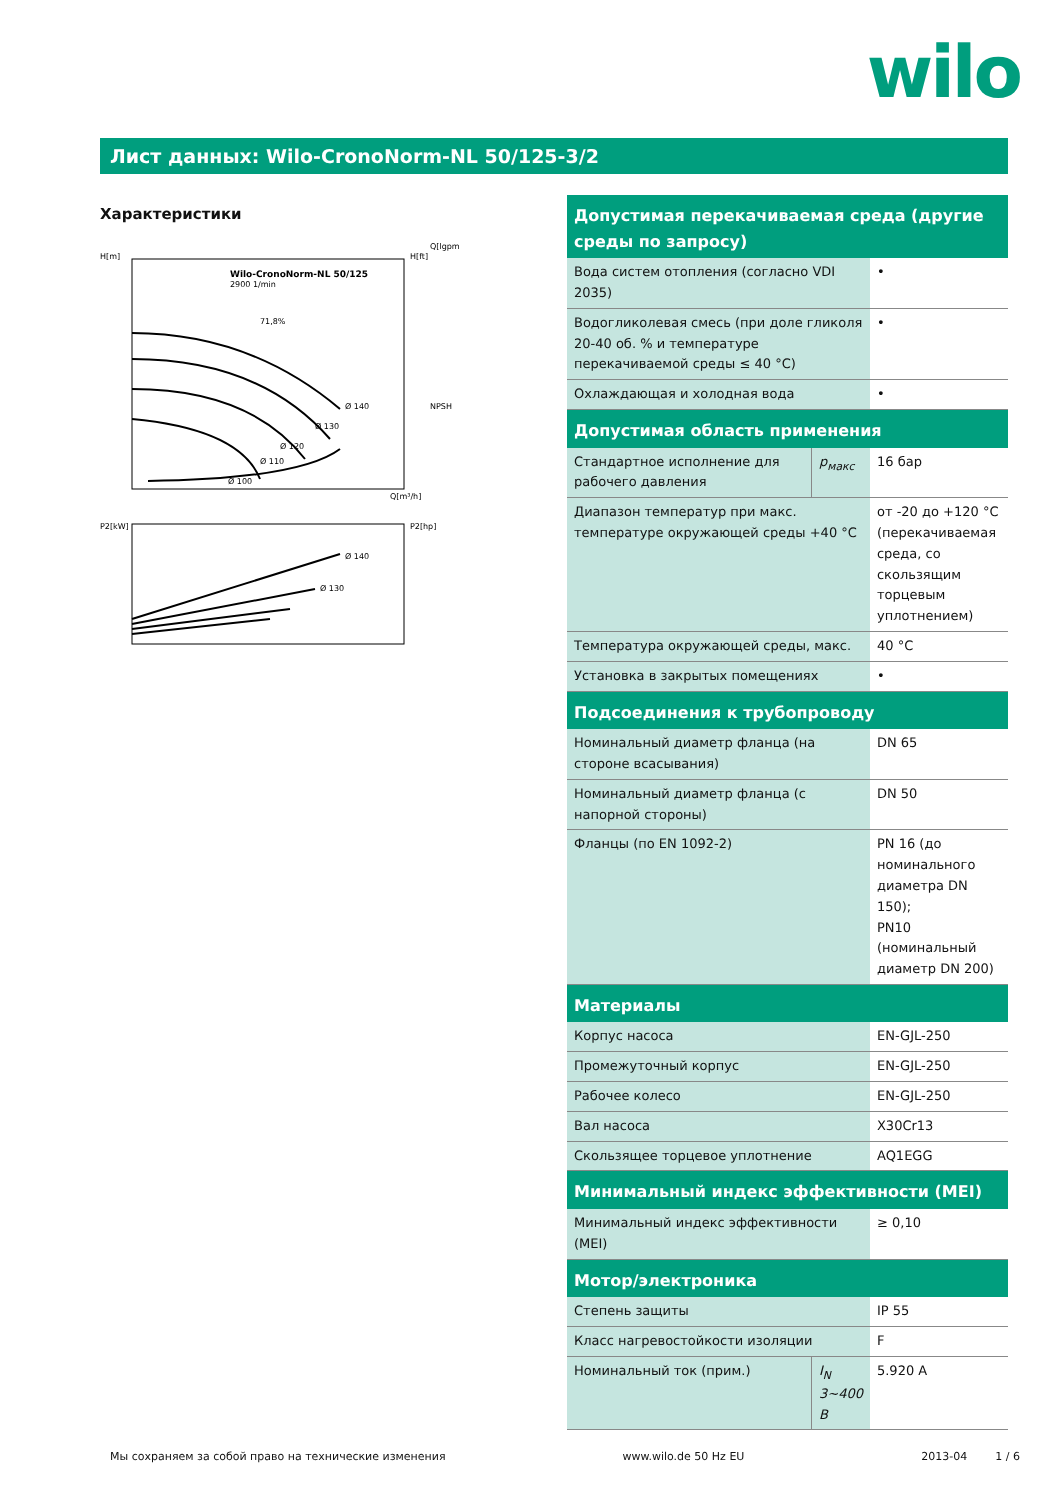wilo
Лист данных: Wilo-CronoNorm-NL 50/125-3/2
Характеристики
Wilo-CronoNorm-NL 50/125
2900 1/min
H[m]
H[ft]
Q[lgpm]
Q[m³/h]
Ø 140
Ø 130
Ø 120
Ø 110
Ø 100
71,8%
NPSH
P2[kW]
P2[hp]
Ø 140
Ø 130
| Допустимая перекачиваемая среда (другие среды по запросу) | | |
| --- | --- | --- |
| Вода систем отопления (согласно VDI 2035) | | • |
| Водогликолевая смесь (при доле гликоля 20-40 об. % и температуре перекачиваемой среды ≤ 40 °C) | | • |
| Охлаждающая и холодная вода | | • |
| Допустимая область применения | | |
| Стандартное исполнение для рабочего давления | p<sub>макс</sub> | 16 бар |
| Диапазон температур при макс. температуре окружающей среды +40 °C | | от -20 до +120 °C (перекачиваемая среда, со скользящим торцевым уплотнением) |
| Температура окружающей среды, макс. | | 40 °C |
| Установка в закрытых помещениях | | • |
| Подсоединения к трубопроводу | | |
| Номинальный диаметр фланца (на стороне всасывания) | | DN 65 |
| Номинальный диаметр фланца (с напорной стороны) | | DN 50 |
| Фланцы (по EN 1092-2) | | PN 16 (до номинального диаметра DN 150); PN10 (номинальный диаметр DN 200) |
| Материалы | | |
| Корпус насоса | | EN-GJL-250 |
| Промежуточный корпус | | EN-GJL-250 |
| Рабочее колесо | | EN-GJL-250 |
| Вал насоса | | X30Cr13 |
| Скользящее торцевое уплотнение | | AQ1EGG |
| Минимальный индекс эффективности (MEI) | | |
| Минимальный индекс эффективности (MEI) | | ≥ 0,10 |
| Мотор/электроника | | |
| Степень защиты | | IP 55 |
| Класс нагревостойкости изоляции | | F |
| Номинальный ток (прим.) | I<sub>N</sub> 3~400 В | 5.920 A |
Мы сохраняем за собой право на технические изменения www.wilo.de 50 Hz EU 2013-04 1 / 6